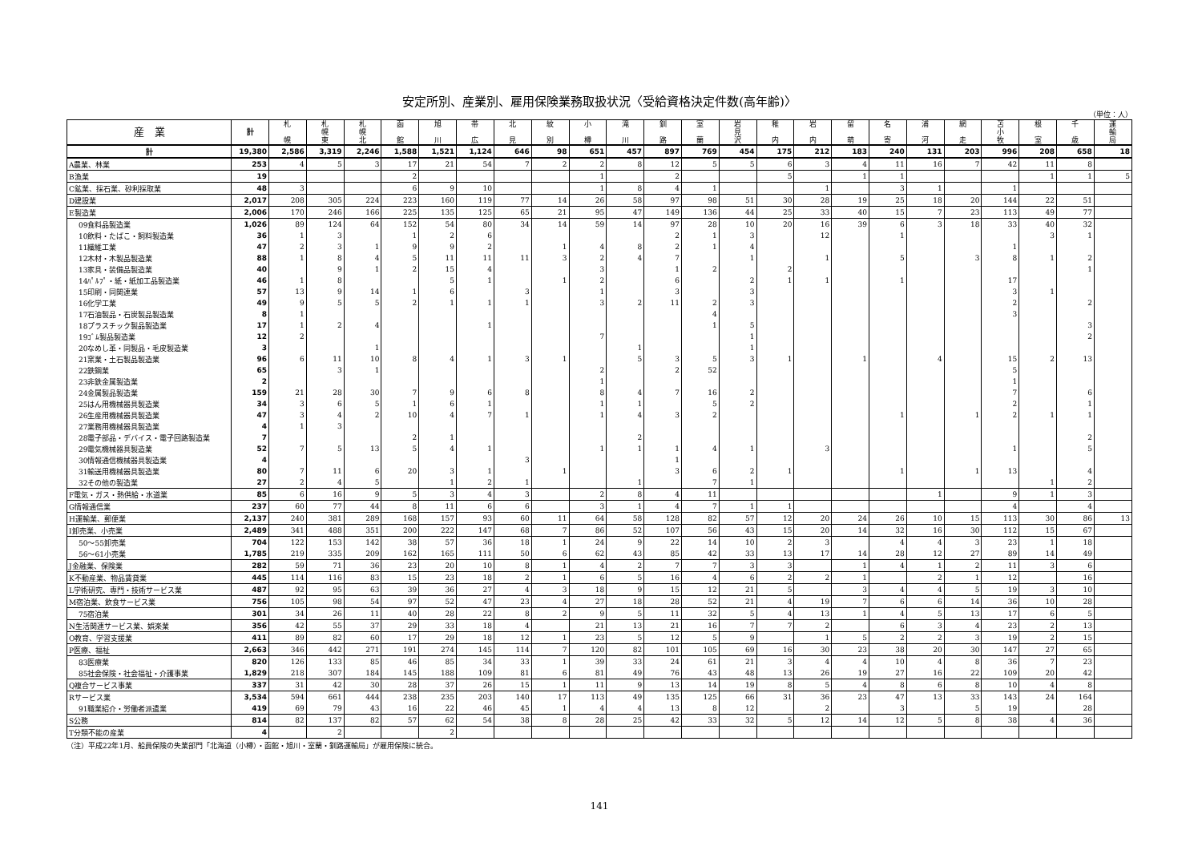安定所別、産業別、雇用保険業務取扱状況〈受給資格決定件数(高年齢)〉
（単位：人）
| 産 業 | 計 | 札 幌 | 札 幌 東 | 札 幌 北 | 函 館 | 旭 川 | 帯 広 | 北 見 | 紋 別 | 小 樽 | 滝 川 | 釧 路 | 室 蘭 | 岩 見 沢 | 稚 内 | 岩 内 | 留 萌 | 名 寄 | 浦 河 | 網 走 | 苫 小 牧 | 根 室 | 千 歳 | 運 輸 局 |
| --- | --- | --- | --- | --- | --- | --- | --- | --- | --- | --- | --- | --- | --- | --- | --- | --- | --- | --- | --- | --- | --- | --- | --- | --- |
| 計 | 19,380 | 2,586 | 3,319 | 2,246 | 1,588 | 1,521 | 1,124 | 646 | 98 | 651 | 457 | 897 | 769 | 454 | 175 | 212 | 183 | 240 | 131 | 203 | 996 | 208 | 658 | 18 |
| A農業、林業 | 253 | 4 | 5 | 3 | 17 | 21 | 54 | 7 | 2 | 2 | 8 | 12 | 5 | 5 | 6 | 3 | 4 | 11 | 16 | 7 | 42 | 11 | 8 | |
| B漁業 | 19 | | | | 2 | | | | | 1 | | 2 | | | 5 | | 1 | 1 | | | | 1 | 1 | 5 |
| C鉱業、採石業、砂利採取業 | 48 | 3 | | | 6 | 9 | 10 | | | 1 | 8 | 4 | 1 | | | 1 | | 3 | 1 | | 1 | | | |
| D建設業 | 2,017 | 208 | 305 | 224 | 223 | 160 | 119 | 77 | 14 | 26 | 58 | 97 | 98 | 51 | 30 | 28 | 19 | 25 | 18 | 20 | 144 | 22 | 51 | |
| E製造業 | 2,006 | 170 | 246 | 166 | 225 | 135 | 125 | 65 | 21 | 95 | 47 | 149 | 136 | 44 | 25 | 33 | 40 | 15 | 7 | 23 | 113 | 49 | 77 | |
| 09食料品製造業 | 1,026 | 89 | 124 | 64 | 152 | 54 | 80 | 34 | 14 | 59 | 14 | 97 | 28 | 10 | 20 | 16 | 39 | 6 | 3 | 18 | 33 | 40 | 32 | |
| 10飲料・たばこ・飼料製造業 | 36 | 1 | 3 | | 1 | 2 | 6 | | | | | 2 | 1 | 3 | | 12 | | 1 | | | | 3 | 1 | |
| 11繊維工業 | 47 | 2 | 3 | 1 | 9 | 9 | 2 | | 1 | 4 | 8 | 2 | 1 | 4 | | | | | | | 1 | | | |
| 12木材・木製品製造業 | 88 | 1 | 8 | 4 | 5 | 11 | 11 | 11 | 3 | 2 | 4 | 7 | | 1 | | 1 | | 5 | | 3 | 8 | 1 | 2 | |
| 13家具・装備品製造業 | 40 | | 9 | 1 | 2 | 15 | 4 | | | 3 | | 1 | 2 | | 2 | | | | | | | | 1 | |
| 14ﾊﾟﾙﾌﾟ・紙・紙加工品製造業 | 46 | 1 | 8 | | | 5 | 1 | | 1 | 2 | | 6 | | 2 | 1 | 1 | | 1 | | | 17 | | | |
| 15印刷・同関連業 | 57 | 13 | 9 | 14 | 1 | 6 | | 3 | | 1 | | 3 | | 3 | | | | | | | 3 | 1 | | |
| 16化学工業 | 49 | 9 | 5 | 5 | 2 | 1 | 1 | 1 | | 3 | 2 | 11 | 2 | 3 | | | | | | | 2 | | 2 | |
| 17石油製品・石炭製品製造業 | 8 | 1 | | | | | | | | | | | 4 | | | | | | | | 3 | | | |
| 18プラスチック製品製造業 | 17 | 1 | 2 | 4 | | | 1 | | | | | | 1 | 5 | | | | | | | | | 3 | |
| 19ｺﾞﾑ製品製造業 | 12 | 2 | | | | | | | | 7 | | | | 1 | | | | | | | | | 2 | |
| 20なめし革・同製品・毛皮製造業 | 3 | | | 1 | | | | | | | 1 | | | 1 | | | | | | | | | | |
| 21窯業・土石製品製造業 | 96 | 6 | 11 | 10 | 8 | 4 | 1 | 3 | 1 | | 5 | 3 | 5 | 3 | 1 | | 1 | | 4 | | 15 | 2 | 13 | |
| 22鉄鋼業 | 65 | | 3 | 1 | | | | | | 2 | | 2 | 52 | | | | | | | | 5 | | | |
| 23非鉄金属製造業 | 2 | | | | | | | | | 1 | | | | | | | | | | | 1 | | | |
| 24金属製品製造業 | 159 | 21 | 28 | 30 | 7 | 9 | 6 | 8 | | 8 | 4 | 7 | 16 | 2 | | | | | | | 7 | | 6 | |
| 25はん用機械器具製造業 | 34 | 3 | 6 | 5 | 1 | 6 | 1 | | | 1 | 1 | | 5 | 2 | | | | | | | 2 | | 1 | |
| 26生産用機械器具製造業 | 47 | 3 | 4 | 2 | 10 | 4 | 7 | 1 | | 1 | 4 | 3 | 2 | | | | | 1 | | 1 | 2 | 1 | 1 | |
| 27業務用機械器具製造業 | 4 | 1 | 3 | | | | | | | | | | | | | | | | | | | | | |
| 28電子部品・デバイス・電子回路製造業 | 7 | | | | 2 | 1 | | | | | 2 | | | | | | | | | | | | 2 | |
| 29電気機械器具製造業 | 52 | 7 | 5 | 13 | 5 | 4 | 1 | | | 1 | 1 | 1 | 4 | 1 | | 3 | | | | | 1 | | 5 | |
| 30情報通信機械器具製造業 | 4 | | | | | | | 3 | | | | 1 | | | | | | | | | | | | |
| 31輸送用機械器具製造業 | 80 | 7 | 11 | 6 | 20 | 3 | 1 | | 1 | | | 3 | 6 | 2 | 1 | | | 1 | | 1 | 13 | | 4 | |
| 32その他の製造業 | 27 | 2 | 4 | 5 | | 1 | 2 | 1 | | | 1 | | 7 | 1 | | | | | | | | 1 | 2 | |
| F電気・ガス・熱供給・水道業 | 85 | 6 | 16 | 9 | 5 | 3 | 4 | 3 | | 2 | 8 | 4 | 11 | | | | | | 1 | | 9 | 1 | 3 | |
| G情報通信業 | 237 | 60 | 77 | 44 | 8 | 11 | 6 | 6 | | 3 | 1 | 4 | 7 | 1 | 1 | | | | | | 4 | | 4 | |
| H運輸業、郵便業 | 2,137 | 240 | 381 | 289 | 168 | 157 | 93 | 60 | 11 | 64 | 58 | 128 | 82 | 57 | 12 | 20 | 24 | 26 | 10 | 15 | 113 | 30 | 86 | 13 |
| I卸売業、小売業 | 2,489 | 341 | 488 | 351 | 200 | 222 | 147 | 68 | 7 | 86 | 52 | 107 | 56 | 43 | 15 | 20 | 14 | 32 | 16 | 30 | 112 | 15 | 67 | |
| 50～55卸売業 | 704 | 122 | 153 | 142 | 38 | 57 | 36 | 18 | 1 | 24 | 9 | 22 | 14 | 10 | 2 | 3 | | 4 | 4 | 3 | 23 | 1 | 18 | |
| 56～61小売業 | 1,785 | 219 | 335 | 209 | 162 | 165 | 111 | 50 | 6 | 62 | 43 | 85 | 42 | 33 | 13 | 17 | 14 | 28 | 12 | 27 | 89 | 14 | 49 | |
| J金融業、保険業 | 282 | 59 | 71 | 36 | 23 | 20 | 10 | 8 | 1 | 4 | 2 | 7 | 7 | 3 | 3 | | 1 | 4 | 1 | 2 | 11 | 3 | 6 | |
| K不動産業、物品賃貸業 | 445 | 114 | 116 | 83 | 15 | 23 | 18 | 2 | 1 | 6 | 5 | 16 | 4 | 6 | 2 | 2 | 1 | | 2 | 1 | 12 | | 16 | |
| L学術研究、専門・技術サービス業 | 487 | 92 | 95 | 63 | 39 | 36 | 27 | 4 | 3 | 18 | 9 | 15 | 12 | 21 | 5 | | 3 | 4 | 4 | 5 | 19 | 3 | 10 | |
| M宿泊業、飲食サービス業 | 756 | 105 | 98 | 54 | 97 | 52 | 47 | 23 | 4 | 27 | 18 | 28 | 52 | 21 | 4 | 19 | 7 | 6 | 6 | 14 | 36 | 10 | 28 | |
| 75宿泊業 | 301 | 34 | 26 | 11 | 40 | 28 | 22 | 8 | 2 | 9 | 5 | 11 | 32 | 5 | 4 | 13 | 1 | 4 | 5 | 13 | 17 | 6 | 5 | |
| N生活関連サービス業、娯楽業 | 356 | 42 | 55 | 37 | 29 | 33 | 18 | 4 | | 21 | 13 | 21 | 16 | 7 | 7 | 2 | | 6 | 3 | 4 | 23 | 2 | 13 | |
| O教育、学習支援業 | 411 | 89 | 82 | 60 | 17 | 29 | 18 | 12 | 1 | 23 | 5 | 12 | 5 | 9 | | 1 | 5 | 2 | 2 | 3 | 19 | 2 | 15 | |
| P医療、福祉 | 2,663 | 346 | 442 | 271 | 191 | 274 | 145 | 114 | 7 | 120 | 82 | 101 | 105 | 69 | 16 | 30 | 23 | 38 | 20 | 30 | 147 | 27 | 65 | |
| 83医療業 | 820 | 126 | 133 | 85 | 46 | 85 | 34 | 33 | 1 | 39 | 33 | 24 | 61 | 21 | 3 | 4 | 4 | 10 | 4 | 8 | 36 | 7 | 23 | |
| 85社会保険・社会福祉・介護事業 | 1,829 | 218 | 307 | 184 | 145 | 188 | 109 | 81 | 6 | 81 | 49 | 76 | 43 | 48 | 13 | 26 | 19 | 27 | 16 | 22 | 109 | 20 | 42 | |
| Q複合サービス事業 | 337 | 31 | 42 | 30 | 28 | 37 | 26 | 15 | 1 | 11 | 9 | 13 | 14 | 19 | 8 | 5 | 4 | 8 | 6 | 8 | 10 | 4 | 8 | |
| Rサービス業 | 3,534 | 594 | 661 | 444 | 238 | 235 | 203 | 140 | 17 | 113 | 49 | 135 | 125 | 66 | 31 | 36 | 23 | 47 | 13 | 33 | 143 | 24 | 164 | |
| 91職業紹介・労働者派遣業 | 419 | 69 | 79 | 43 | 16 | 22 | 46 | 45 | 1 | 4 | 4 | 13 | 8 | 12 | | 2 | | 3 | | 5 | 19 | | 28 | |
| S公務 | 814 | 82 | 137 | 82 | 57 | 62 | 54 | 38 | 8 | 28 | 25 | 42 | 33 | 32 | 5 | 12 | 14 | 12 | 5 | 8 | 38 | 4 | 36 | |
| T分類不能の産業 | 4 | | 2 | | | 2 | | | | | | | | | | | | | | | | | | |
（注）平成22年1月、船員保険の失業部門「北海道（小樽）・函館・旭川・室蘭・釧路運輸局」が雇用保険に統合。
141